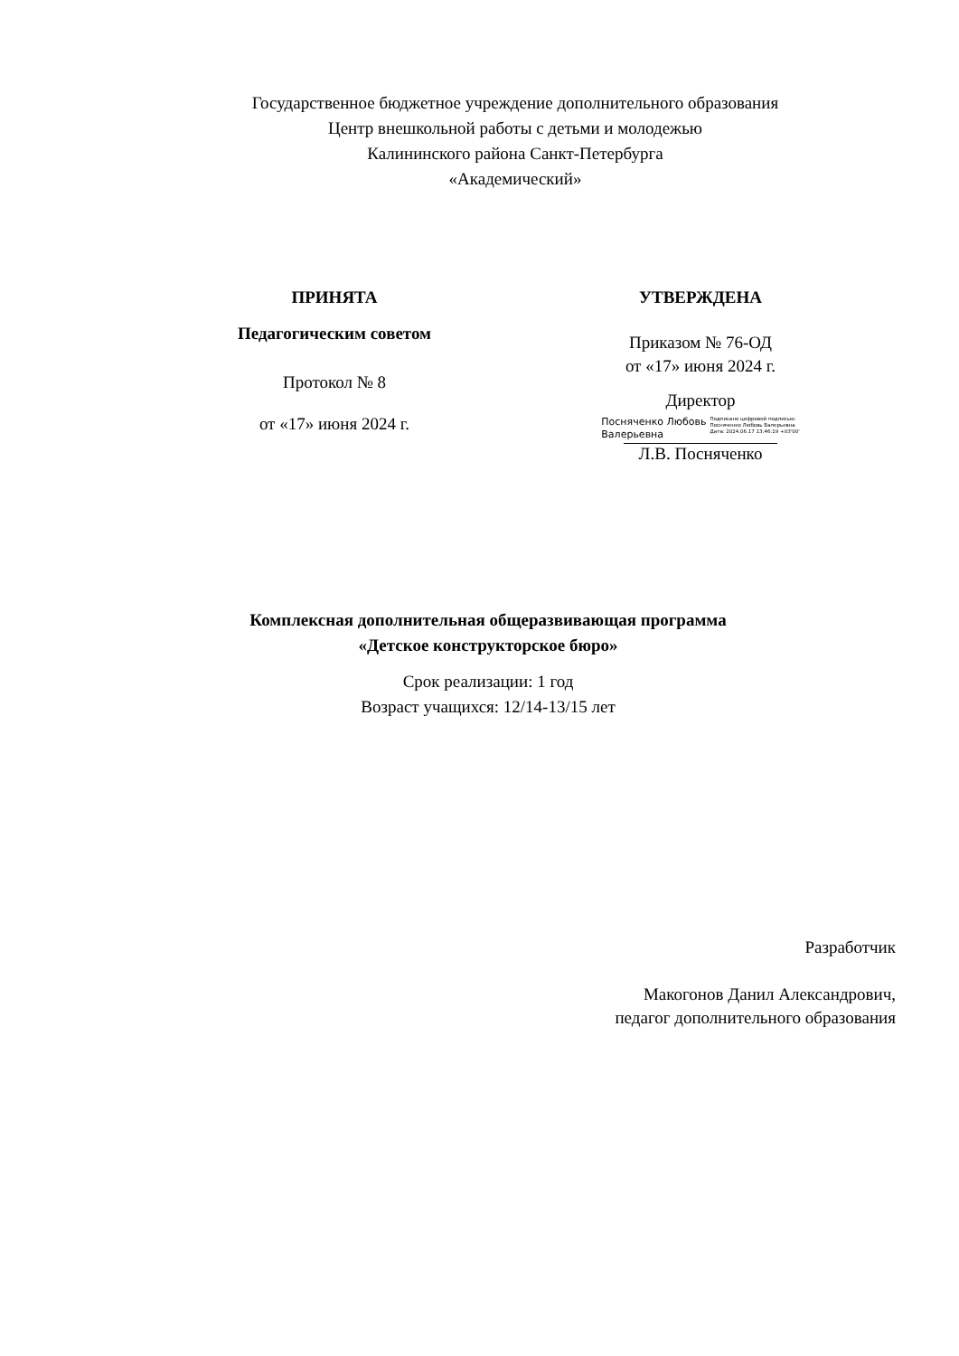Государственное бюджетное учреждение дополнительного образования
Центр внешкольной работы с детьми и молодежью
Калининского района Санкт-Петербурга
«Академический»
ПРИНЯТА
Педагогическим советом
Протокол № 8
от «17» июня 2024 г.
УТВЕРЖДЕНА
Приказом № 76-ОД
от «17» июня 2024 г.
Директор
Посняченко Любовь
Валерьевна
Подписано цифровой подписью:
Посняченко Любовь Валерьевна
Дата: 2024.06.17 13:46:19 +03'00'
Л.В. Посняченко
Комплексная дополнительная общеразвивающая программа
«Детское конструкторское бюро»
Срок реализации: 1 год
Возраст учащихся: 12/14-13/15 лет
Разработчик
Макогонов Данил Александрович,
педагог дополнительного образования